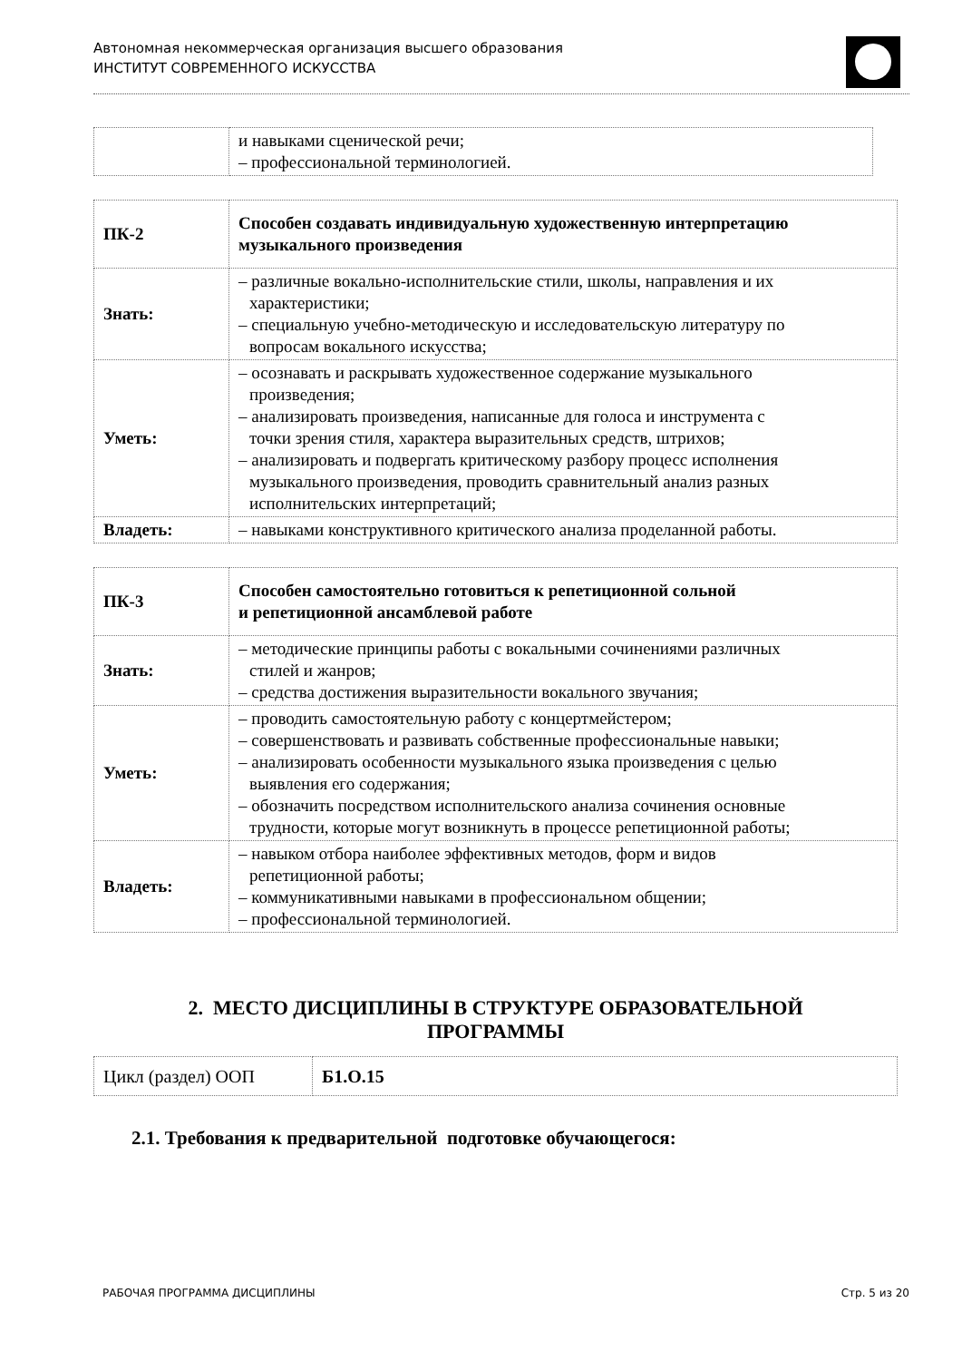Автономная некоммерческая организация высшего образования
ИНСТИТУТ СОВРЕМЕННОГО ИСКУССТВА
| | и навыками сценической речи; – профессиональной терминологией. |
| ПК-2 | Способен создавать индивидуальную художественную интерпретацию музыкального произведения |
| Знать: | – различные вокально-исполнительские стили, школы, направления и их характеристики; – специальную учебно-методическую и исследовательскую литературу по вопросам вокального искусства; |
| Уметь: | – осознавать и раскрывать художественное содержание музыкального произведения; – анализировать произведения, написанные для голоса и инструмента с точки зрения стиля, характера выразительных средств, штрихов; – анализировать и подвергать критическому разбору процесс исполнения музыкального произведения, проводить сравнительный анализ разных исполнительских интерпретаций; |
| Владеть: | – навыками конструктивного критического анализа проделанной работы. |
| ПК-3 | Способен самостоятельно готовиться к репетиционной сольной и репетиционной ансамблевой работе |
| Знать: | – методические принципы работы с вокальными сочинениями различных стилей и жанров; – средства достижения выразительности вокального звучания; |
| Уметь: | – проводить самостоятельную работу с концертмейстером; – совершенствовать и развивать собственные профессиональные навыки; – анализировать особенности музыкального языка произведения с целью выявления его содержания; – обозначить посредством исполнительского анализа сочинения основные трудности, которые могут возникнуть в процессе репетиционной работы; |
| Владеть: | – навыком отбора наиболее эффективных методов, форм и видов репетиционной работы; – коммуникативными навыками в профессиональном общении; – профессиональной терминологией. |
2. МЕСТО ДИСЦИПЛИНЫ В СТРУКТУРЕ ОБРАЗОВАТЕЛЬНОЙ
ПРОГРАММЫ
| Цикл (раздел) ООП | Б1.О.15 |
2.1. Требования к предварительной подготовке обучающегося:
РАБОЧАЯ ПРОГРАММА ДИСЦИПЛИНЫ Стр. 5 из 20